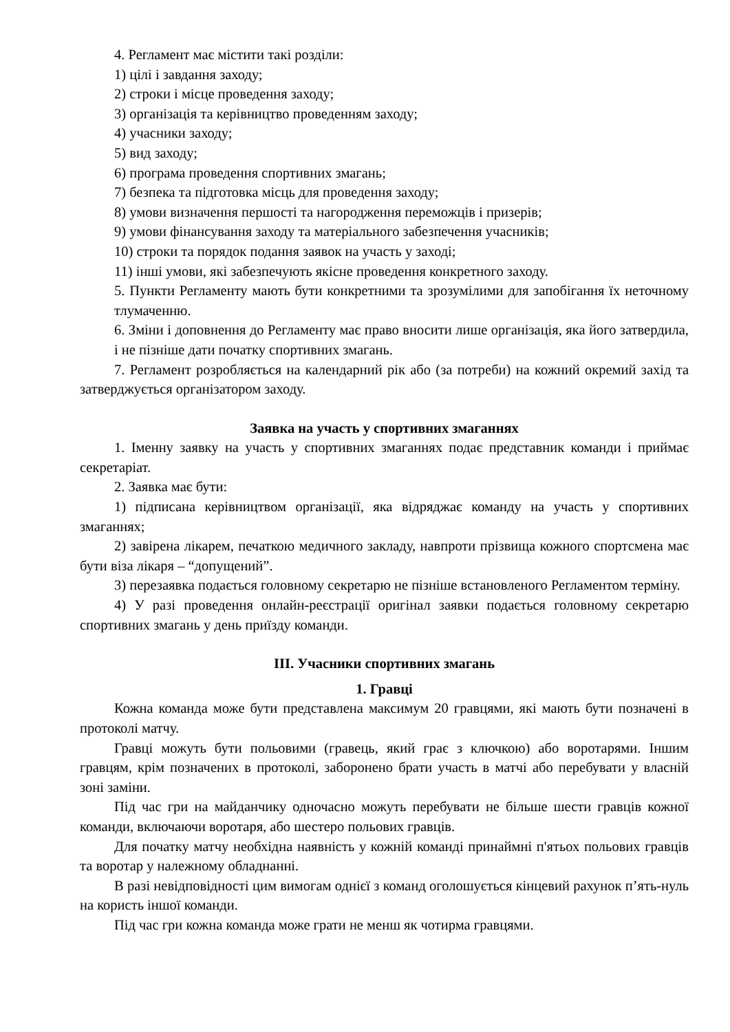4. Регламент має містити такі розділи:
1) цілі і завдання заходу;
2) строки і місце проведення заходу;
3) організація та керівництво проведенням заходу;
4) учасники заходу;
5) вид заходу;
6) програма проведення спортивних змагань;
7) безпека та підготовка місць для проведення заходу;
8) умови визначення першості та нагородження переможців і призерів;
9) умови фінансування заходу та матеріального забезпечення учасників;
10) строки та порядок подання заявок на участь у заході;
11) інші умови, які забезпечують якісне проведення конкретного заходу.
5. Пункти Регламенту мають бути конкретними та зрозумілими для запобігання їх неточному тлумаченню.
6. Зміни і доповнення до Регламенту має право вносити лише організація, яка його затвердила, і не пізніше дати початку спортивних змагань.
7. Регламент розробляється на календарний рік або (за потреби) на кожний окремий захід та затверджується організатором заходу.
Заявка на участь у спортивних змаганнях
1. Іменну заявку на участь у спортивних змаганнях подає представник команди і приймає секретаріат.
2. Заявка має бути:
1) підписана керівництвом організації, яка відряджає команду на участь у спортивних змаганнях;
2) завірена лікарем, печаткою медичного закладу, навпроти прізвища кожного спортсмена має бути віза лікаря – “допущений”.
3) перезаявка подається головному секретарю не пізніше встановленого Регламентом терміну.
4) У разі проведення онлайн-реєстрації оригінал заявки подається головному секретарю спортивних змагань у день приїзду команди.
ІІІ. Учасники спортивних змагань
1. Гравці
Кожна команда може бути представлена максимум 20 гравцями, які мають бути позначені в протоколі матчу.
Гравці можуть бути польовими (гравець, який грає з ключкою) або воротарями. Іншим гравцям, крім позначених в протоколі, заборонено брати участь в матчі або перебувати у власній зоні заміни.
Під час гри на майданчику одночасно можуть перебувати не більше шести гравців кожної команди, включаючи воротаря, або шестеро польових гравців.
Для початку матчу необхідна наявність у кожній команді принаймні п'ятьох польових гравців та воротар у належному обладнанні.
В разі невідповідності цим вимогам однієї з команд оголошується кінцевий рахунок п’ять-нуль на користь іншої команди.
Під час гри кожна команда може грати не менш як чотирма гравцями.